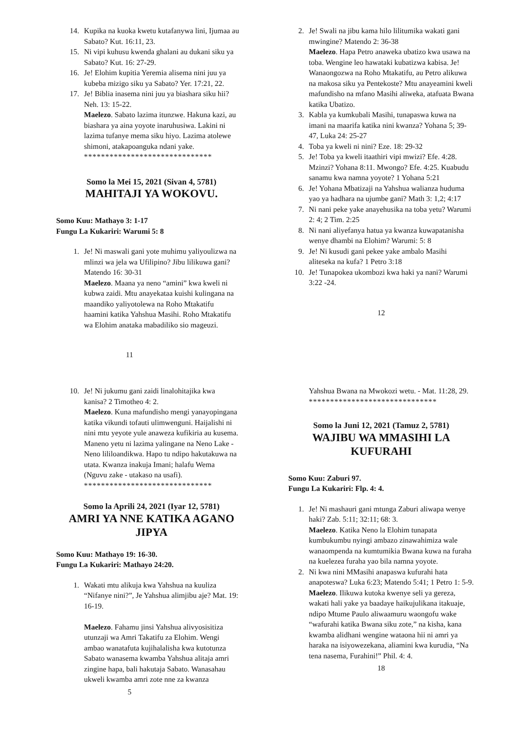14. Kupika na kuoka kwetu kutafanywa lini, Ijumaa au Sabato? Kut. 16:11, 23.
15. Ni vipi kuhusu kwenda ghalani au dukani siku ya Sabato? Kut. 16: 27-29.
16. Je! Elohim kupitia Yeremia alisema nini juu ya kubeba mizigo siku ya Sabato? Yer. 17:21, 22.
17. Je! Biblia inasema nini juu ya biashara siku hii? Neh. 13: 15-22.
Maelezo. Sabato lazima itunzwe. Hakuna kazi, au biashara ya aina yoyote inaruhusiwa. Lakini ni lazima tufanye mema siku hiyo. Lazima atolewe shimoni, atakapoanguka ndani yake.
******************************
Somo la Mei 15, 2021 (Sivan 4, 5781)
MAHITAJI YA WOKOVU.
Somo Kuu: Mathayo 3: 1-17
Fungu La Kukariri: Warumi 5: 8
1. Je! Ni maswali gani yote muhimu yaliyoulizwa na mlinzi wa jela wa Ufilipino? Jibu lilikuwa gani? Matendo 16: 30-31
Maelezo. Maana ya neno “amini” kwa kweli ni kubwa zaidi. Mtu anayekataa kuishi kulingana na maandiko yaliyotolewa na Roho Mtakatifu haamini katika Yahshua Masihi. Roho Mtakatifu wa Elohim anataka mabadiliko sio mageuzi.
11
2. Je! Swali na jibu kama hilo lilitumika wakati gani mwingine? Matendo 2: 36-38
Maelezo. Hapa Petro anaweka ubatizo kwa usawa na toba. Wengine leo hawataki kubatizwa kabisa. Je! Wanaongozwa na Roho Mtakatifu, au Petro alikuwa na makosa siku ya Pentekoste? Mtu anayeamini kweli mafundisho na mfano Masihi aliweka, atafuata Bwana katika Ubatizo.
3. Kabla ya kumkubali Masihi, tunapaswa kuwa na imani na maarifa katika nini kwanza? Yohana 5; 39-47, Luka 24: 25-27
4. Toba ya kweli ni nini? Eze. 18: 29-32
5. Je! Toba ya kweli itaathiri vipi mwizi? Efe. 4:28. Mzinzi? Yohana 8:11. Mwongo? Efe. 4:25. Kuabudu sanamu kwa namna yoyote? 1 Yohana 5:21
6. Je! Yohana Mbatizaji na Yahshua walianza huduma yao ya hadhara na ujumbe gani? Math 3: 1,2; 4:17
7. Ni nani peke yake anayehusika na toba yetu? Warumi 2: 4; 2 Tim. 2:25
8. Ni nani aliyefanya hatua ya kwanza kuwapatanisha wenye dhambi na Elohim? Warumi: 5: 8
9. Je! Ni kusudi gani pekee yake ambalo Masihi aliteseka na kufa? 1 Petro 3:18
10. Je! Tunapokea ukombozi kwa haki ya nani? Warumi 3:22 -24.
12
10. Je! Ni jukumu gani zaidi linalohitajika kwa kanisa? 2 Timotheo 4: 2.
Maelezo. Kuna mafundisho mengi yanayopingana katika vikundi tofauti ulimwenguni. Haijalishi ni nini mtu yeyote yule anaweza kufikiria au kusema. Maneno yetu ni lazima yalingane na Neno Lake -Neno lililoandikwa. Hapo tu ndipo hakutakuwa na utata. Kwanza inakuja Imani; halafu Wema (Nguvu zake - utakaso na usafi).
******************************
Somo la Aprili 24, 2021 (Iyar 12, 5781)
AMRI YA NNE KATIKA AGANO JIPYA
Somo Kuu: Mathayo 19: 16-30.
Fungu La Kukariri: Mathayo 24:20.
1. Wakati mtu alikuja kwa Yahshua na kuuliza “Nifanye nini?”, Je Yahshua alimjibu aje? Mat. 19: 16-19.
Maelezo. Fahamu jinsi Yahshua alivyosisitiza utunzaji wa Amri Takatifu za Elohim. Wengi ambao wanatafuta kujihalalisha kwa kutotunza Sabato wanasema kwamba Yahshua alitaja amri zingine hapa, bali hakutaja Sabato. Wanasahau ukweli kwamba amri zote nne za kwanza
5
Yahshua Bwana na Mwokozi wetu. - Mat. 11:28, 29.
******************************
Somo la Juni 12, 2021 (Tamuz 2, 5781)
WAJIBU WA MMASIHI LA KUFURAHI
Somo Kuu: Zaburi 97.
Fungu La Kukariri: Flp. 4: 4.
1. Je! Ni mashauri gani mtunga Zaburi aliwapa wenye haki? Zab. 5:11; 32:11; 68: 3.
Maelezo. Katika Neno la Elohim tunapata kumbukumbu nyingi ambazo zinawahimiza wale wanaompenda na kumtumikia Bwana kuwa na furaha na kuelezea furaha yao bila namna yoyote.
2. Ni kwa nini MMasihi anapaswa kufurahi hata anapoteswa? Luka 6:23; Matendo 5:41; 1 Petro 1: 5-9.
Maelezo. Ilikuwa kutoka kwenye seli ya gereza, wakati hali yake ya baadaye haikujulikana itakuaje, ndipo Mtume Paulo aliwaamuru waongofu wake “wafurahi katika Bwana siku zote,” na kisha, kana kwamba alidhani wengine wataona hii ni amri ya haraka na isiyowezekana, aliamini kwa kurudia, “Na tena nasema, Furahini!” Phil. 4: 4.
18